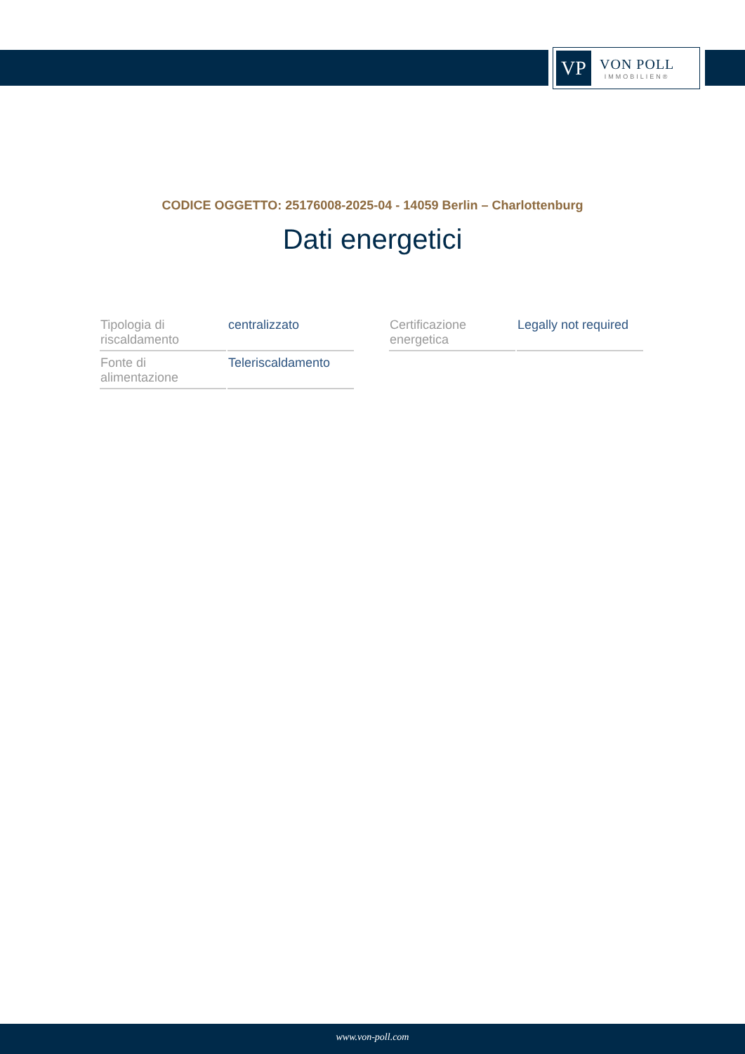VP
VON POLL
IMMOBILIEN®
CODICE OGGETTO: 25176008-2025-04 - 14059 Berlin – Charlottenburg
Dati energetici
| Tipologia di riscaldamento | centralizzato | | Certificazione energetica | Legally not required |
| Fonte di alimentazione | Teleriscaldamento | | | |
www.von-poll.com